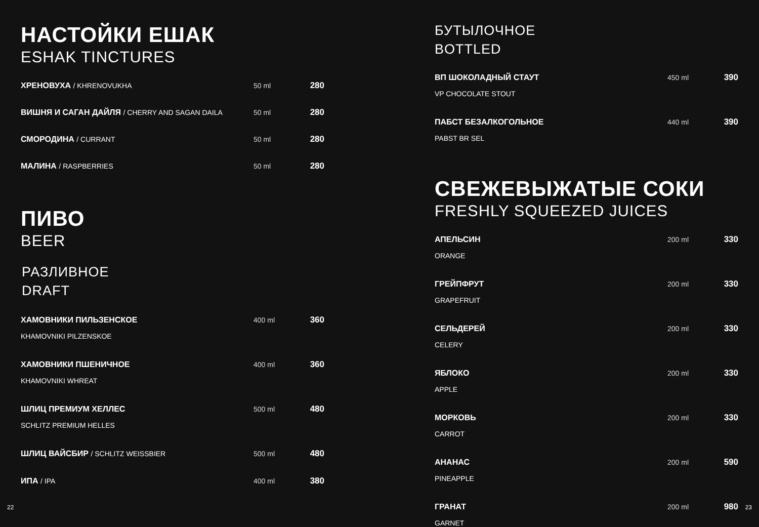НАСТОЙКИ ЕШАК
ESHAK TINCTURES
ХРЕНОВУХА / KHRENOVUKHA 50 ml
280
ВИШНЯ И САГАН ДАЙЛЯ / CHERRY AND SAGAN DAILA
50 ml
280
СМОРОДИНА / CURRANT 50 ml
280
МАЛИНА / RASPBERRIES 50 ml
280
ПИВО
BEER
РАЗЛИВНОЕ
DRAFT
ХАМОВНИКИ ПИЛЬЗЕНСКОЕ 400 ml
360
KHAMOVNIKI PILZENSKOE
ХАМОВНИКИ ПШЕНИЧНОЕ 400 ml
360
KHAMOVNIKI WHREAT
ШЛИЦ ПРЕМИУМ ХЕЛЛЕС 500 ml
480
SCHLITZ PREMIUM HELLES
ШЛИЦ ВАЙСБИР / SCHLITZ WEISSBIER
500 ml
480
ИПА / IPA 400 ml
380
БУТЫЛОЧНОЕ
BOTTLED
ВП ШОКОЛАДНЫЙ СТАУТ 450 ml
390
VP CHOCOLATE STOUT
ПАБСТ БЕЗАЛКОГОЛЬНОЕ 440 ml
390
PABST BR SEL
СВЕЖЕВЫЖАТЫЕ СОКИ
FRESHLY SQUEEZED JUICES
АПЕЛЬСИН 200 ml
330
ORANGE
ГРЕЙПФРУТ 200 ml
330
GRAPEFRUIT
СЕЛЬДЕРЕЙ 200 ml
330
CELERY
ЯБЛОКО 200 ml
330
APPLE
МОРКОВЬ 200 ml
330
CARROT
АНАНАС 200 ml
590
PINEAPPLE
ГРАНАТ 200 ml
980
GARNET
22 23